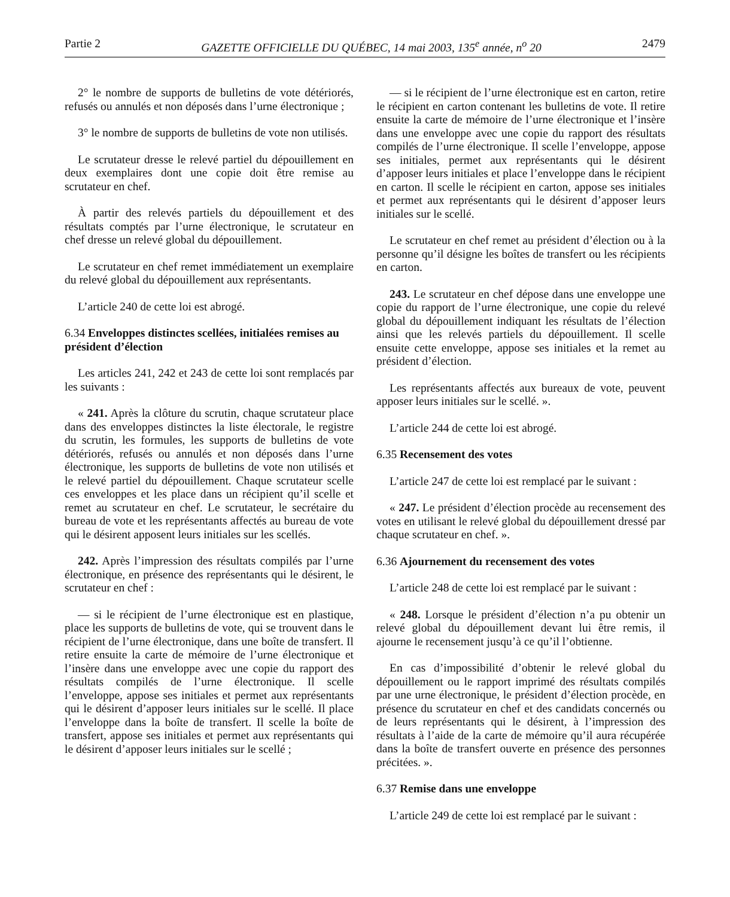Partie 2 GAZETTE OFFICIELLE DU QUÉBEC, 14 mai 2003, 135<sup>e</sup> année, n<sup>o</sup> 20 2479
2° le nombre de supports de bulletins de vote détériorés, refusés ou annulés et non déposés dans l’urne électronique ;
3° le nombre de supports de bulletins de vote non utilisés.
Le scrutateur dresse le relevé partiel du dépouillement en deux exemplaires dont une copie doit être remise au scrutateur en chef.
À partir des relevés partiels du dépouillement et des résultats comptés par l’urne électronique, le scrutateur en chef dresse un relevé global du dépouillement.
Le scrutateur en chef remet immédiatement un exemplaire du relevé global du dépouillement aux représentants.
L’article 240 de cette loi est abrogé.
6.34 Enveloppes distinctes scellées, initialées remises au président d’élection
Les articles 241, 242 et 243 de cette loi sont remplacés par les suivants :
« 241. Après la clôture du scrutin, chaque scrutateur place dans des enveloppes distinctes la liste électorale, le registre du scrutin, les formules, les supports de bulletins de vote détériorés, refusés ou annulés et non déposés dans l’urne électronique, les supports de bulletins de vote non utilisés et le relevé partiel du dépouillement. Chaque scrutateur scelle ces enveloppes et les place dans un récipient qu’il scelle et remet au scrutateur en chef. Le scrutateur, le secrétaire du bureau de vote et les représentants affectés au bureau de vote qui le désirent apposent leurs initiales sur les scellés.
242. Après l’impression des résultats compilés par l’urne électronique, en présence des représentants qui le désirent, le scrutateur en chef :
— si le récipient de l’urne électronique est en plastique, place les supports de bulletins de vote, qui se trouvent dans le récipient de l’urne électronique, dans une boîte de transfert. Il retire ensuite la carte de mémoire de l’urne électronique et l’insère dans une enveloppe avec une copie du rapport des résultats compilés de l’urne électronique. Il scelle l’enveloppe, appose ses initiales et permet aux représentants qui le désirent d’apposer leurs initiales sur le scellé. Il place l’enveloppe dans la boîte de transfert. Il scelle la boîte de transfert, appose ses initiales et permet aux représentants qui le désirent d’apposer leurs initiales sur le scellé ;
— si le récipient de l’urne électronique est en carton, retire le récipient en carton contenant les bulletins de vote. Il retire ensuite la carte de mémoire de l’urne électronique et l’insère dans une enveloppe avec une copie du rapport des résultats compilés de l’urne électronique. Il scelle l’enveloppe, appose ses initiales, permet aux représentants qui le désirent d’apposer leurs initiales et place l’enveloppe dans le récipient en carton. Il scelle le récipient en carton, appose ses initiales et permet aux représentants qui le désirent d’apposer leurs initiales sur le scellé.
Le scrutateur en chef remet au président d’élection ou à la personne qu’il désigne les boîtes de transfert ou les récipients en carton.
243. Le scrutateur en chef dépose dans une enveloppe une copie du rapport de l’urne électronique, une copie du relevé global du dépouillement indiquant les résultats de l’élection ainsi que les relevés partiels du dépouillement. Il scelle ensuite cette enveloppe, appose ses initiales et la remet au président d’élection.
Les représentants affectés aux bureaux de vote, peuvent apposer leurs initiales sur le scellé. ».
L’article 244 de cette loi est abrogé.
6.35 Recensement des votes
L’article 247 de cette loi est remplacé par le suivant :
« 247. Le président d’élection procède au recensement des votes en utilisant le relevé global du dépouillement dressé par chaque scrutateur en chef. ».
6.36 Ajournement du recensement des votes
L’article 248 de cette loi est remplacé par le suivant :
« 248. Lorsque le président d’élection n’a pu obtenir un relevé global du dépouillement devant lui être remis, il ajourne le recensement jusqu’à ce qu’il l’obtienne.
En cas d’impossibilité d’obtenir le relevé global du dépouillement ou le rapport imprimé des résultats compilés par une urne électronique, le président d’élection procède, en présence du scrutateur en chef et des candidats concernés ou de leurs représentants qui le désirent, à l’impression des résultats à l’aide de la carte de mémoire qu’il aura récupérée dans la boîte de transfert ouverte en présence des personnes précitées. ».
6.37 Remise dans une enveloppe
L’article 249 de cette loi est remplacé par le suivant :